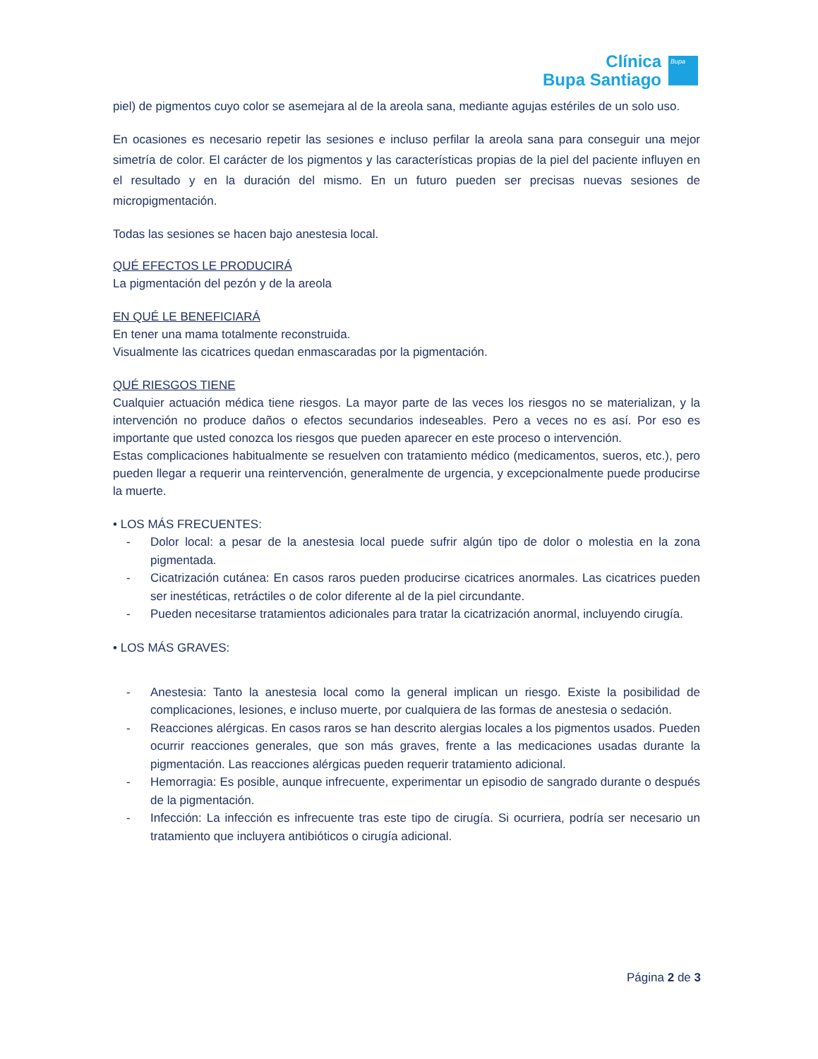Clínica
Bupa Santiago
Bupa
piel) de pigmentos cuyo color se asemejara al de la areola sana, mediante agujas estériles de un solo uso.
En ocasiones es necesario repetir las sesiones e incluso perfilar la areola sana para conseguir una mejor simetría de color. El carácter de los pigmentos y las características propias de la piel del paciente influyen en el resultado y en la duración del mismo. En un futuro pueden ser precisas nuevas sesiones de micropigmentación.
Todas las sesiones se hacen bajo anestesia local.
QUÉ EFECTOS LE PRODUCIRÁ
La pigmentación del pezón y de la areola
EN QUÉ LE BENEFICIARÁ
En tener una mama totalmente reconstruida.
Visualmente las cicatrices quedan enmascaradas por la pigmentación.
QUÉ RIESGOS TIENE
Cualquier actuación médica tiene riesgos. La mayor parte de las veces los riesgos no se materializan, y la intervención no produce daños o efectos secundarios indeseables. Pero a veces no es así. Por eso es importante que usted conozca los riesgos que pueden aparecer en este proceso o intervención.
Estas complicaciones habitualmente se resuelven con tratamiento médico (medicamentos, sueros, etc.), pero pueden llegar a requerir una reintervención, generalmente de urgencia, y excepcionalmente puede producirse la muerte.
• LOS MÁS FRECUENTES:
- Dolor local: a pesar de la anestesia local puede sufrir algún tipo de dolor o molestia en la zona pigmentada.
- Cicatrización cutánea: En casos raros pueden producirse cicatrices anormales. Las cicatrices pueden ser inestéticas, retráctiles o de color diferente al de la piel circundante.
- Pueden necesitarse tratamientos adicionales para tratar la cicatrización anormal, incluyendo cirugía.
• LOS MÁS GRAVES:
- Anestesia: Tanto la anestesia local como la general implican un riesgo. Existe la posibilidad de complicaciones, lesiones, e incluso muerte, por cualquiera de las formas de anestesia o sedación.
- Reacciones alérgicas. En casos raros se han descrito alergias locales a los pigmentos usados. Pueden ocurrir reacciones generales, que son más graves, frente a las medicaciones usadas durante la pigmentación. Las reacciones alérgicas pueden requerir tratamiento adicional.
- Hemorragia: Es posible, aunque infrecuente, experimentar un episodio de sangrado durante o después de la pigmentación.
- Infección: La infección es infrecuente tras este tipo de cirugía. Si ocurriera, podría ser necesario un tratamiento que incluyera antibióticos o cirugía adicional.
Página 2 de 3